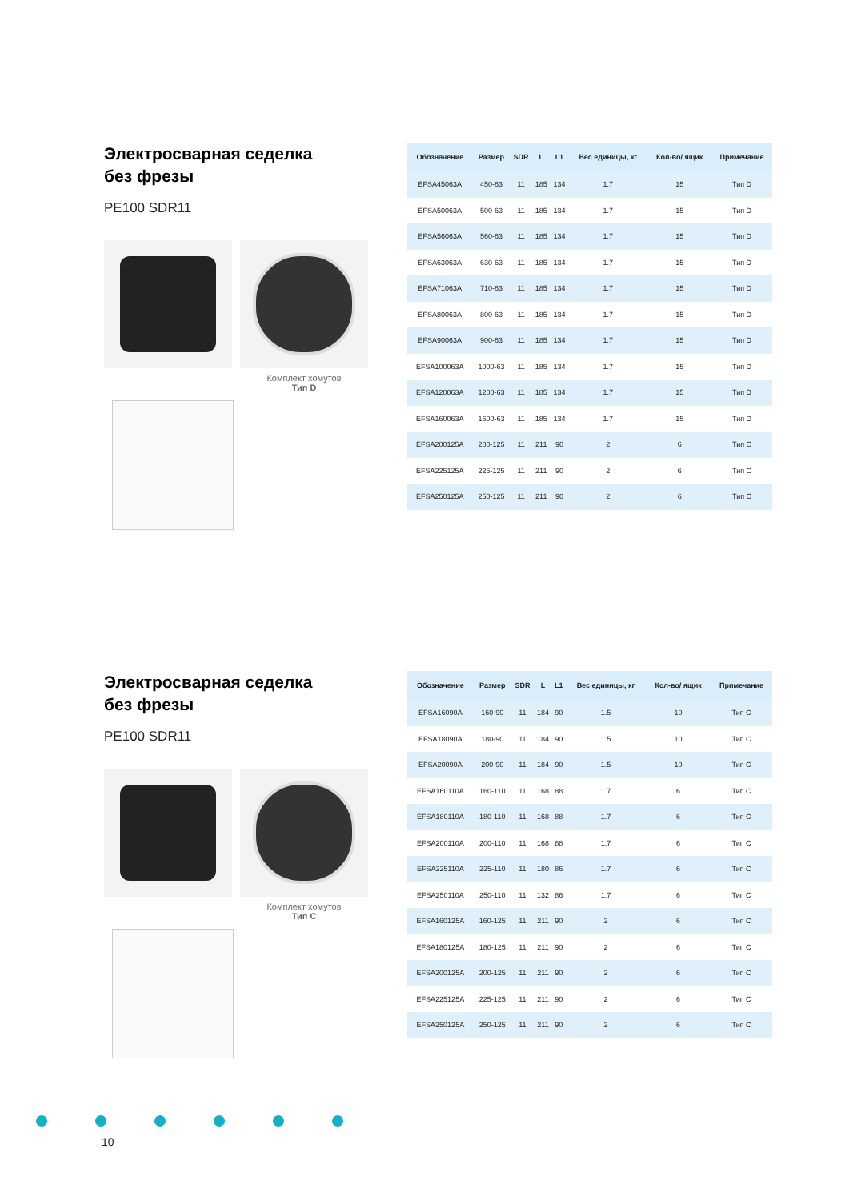Электросварная седелка
без фрезы
PE100 SDR11
Комплект хомутов
Тип D
| Обозначение | Размер | SDR | L | L1 | Вес единицы, кг | Кол-во/ ящик | Примечание |
| --- | --- | --- | --- | --- | --- | --- | --- |
| EFSA45063A | 450-63 | 11 | 185 | 134 | 1.7 | 15 | Тип D |
| EFSA50063A | 500-63 | 11 | 185 | 134 | 1.7 | 15 | Тип D |
| EFSA56063A | 560-63 | 11 | 185 | 134 | 1.7 | 15 | Тип D |
| EFSA63063A | 630-63 | 11 | 185 | 134 | 1.7 | 15 | Тип D |
| EFSA71063A | 710-63 | 11 | 185 | 134 | 1.7 | 15 | Тип D |
| EFSA80063A | 800-63 | 11 | 185 | 134 | 1.7 | 15 | Тип D |
| EFSA90063A | 900-63 | 11 | 185 | 134 | 1.7 | 15 | Тип D |
| EFSA100063A | 1000-63 | 11 | 185 | 134 | 1.7 | 15 | Тип D |
| EFSA120063A | 1200-63 | 11 | 185 | 134 | 1.7 | 15 | Тип D |
| EFSA160063A | 1600-63 | 11 | 185 | 134 | 1.7 | 15 | Тип D |
| EFSA200125A | 200-125 | 11 | 211 | 90 | 2 | 6 | Тип C |
| EFSA225125A | 225-125 | 11 | 211 | 90 | 2 | 6 | Тип C |
| EFSA250125A | 250-125 | 11 | 211 | 90 | 2 | 6 | Тип C |
Электросварная седелка
без фрезы
PE100 SDR11
Комплект хомутов
Тип C
| Обозначение | Размер | SDR | L | L1 | Вес единицы, кг | Кол-во/ ящик | Примечание |
| --- | --- | --- | --- | --- | --- | --- | --- |
| EFSA16090A | 160-90 | 11 | 184 | 90 | 1.5 | 10 | Тип C |
| EFSA18090A | 180-90 | 11 | 184 | 90 | 1.5 | 10 | Тип C |
| EFSA20090A | 200-90 | 11 | 184 | 90 | 1.5 | 10 | Тип C |
| EFSA160110A | 160-110 | 11 | 168 | 88 | 1.7 | 6 | Тип C |
| EFSA180110A | 180-110 | 11 | 168 | 88 | 1.7 | 6 | Тип C |
| EFSA200110A | 200-110 | 11 | 168 | 88 | 1.7 | 6 | Тип C |
| EFSA225110A | 225-110 | 11 | 180 | 86 | 1.7 | 6 | Тип C |
| EFSA250110A | 250-110 | 11 | 132 | 86 | 1.7 | 6 | Тип C |
| EFSA160125A | 160-125 | 11 | 211 | 90 | 2 | 6 | Тип C |
| EFSA180125A | 180-125 | 11 | 211 | 90 | 2 | 6 | Тип C |
| EFSA200125A | 200-125 | 11 | 211 | 90 | 2 | 6 | Тип C |
| EFSA225125A | 225-125 | 11 | 211 | 90 | 2 | 6 | Тип C |
| EFSA250125A | 250-125 | 11 | 211 | 90 | 2 | 6 | Тип C |
10